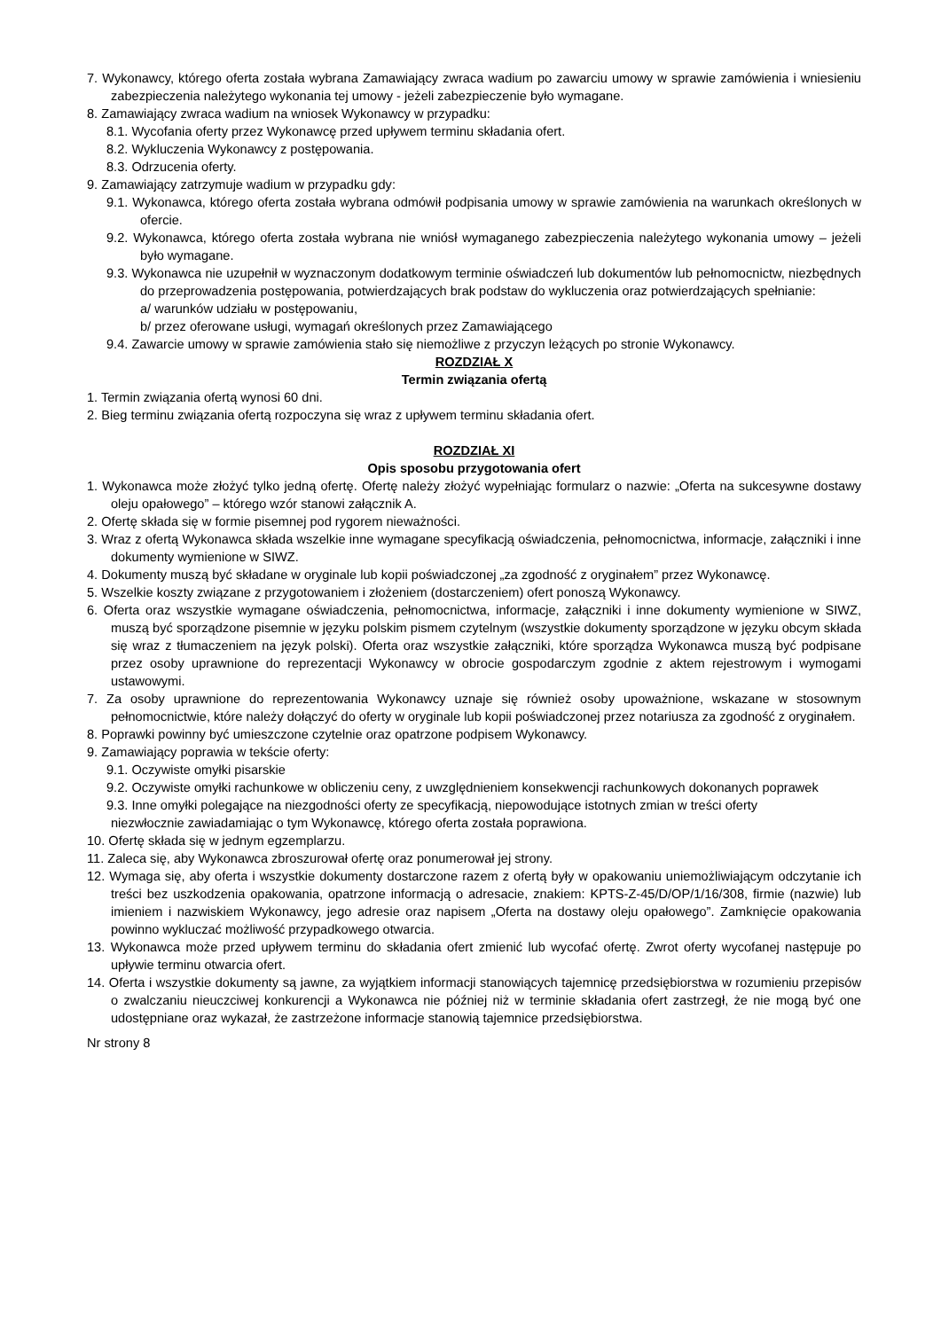7. Wykonawcy, którego oferta została wybrana Zamawiający zwraca wadium po zawarciu umowy w sprawie zamówienia i wniesieniu zabezpieczenia należytego wykonania tej umowy - jeżeli zabezpieczenie było wymagane.
8. Zamawiający zwraca wadium na wniosek Wykonawcy w przypadku:
8.1. Wycofania oferty przez Wykonawcę przed upływem terminu składania ofert.
8.2. Wykluczenia Wykonawcy z postępowania.
8.3. Odrzucenia oferty.
9. Zamawiający zatrzymuje wadium w przypadku gdy:
9.1. Wykonawca, którego oferta została wybrana odmówił podpisania umowy w sprawie zamówienia na warunkach określonych w ofercie.
9.2. Wykonawca, którego oferta została wybrana nie wniósł wymaganego zabezpieczenia należytego wykonania umowy – jeżeli było wymagane.
9.3. Wykonawca nie uzupełnił w wyznaczonym dodatkowym terminie oświadczeń lub dokumentów lub pełnomocnictw, niezbędnych do przeprowadzenia postępowania, potwierdzających brak podstaw do wykluczenia oraz potwierdzających spełnianie:
a/ warunków udziału w postępowaniu,
b/ przez oferowane usługi, wymagań określonych przez Zamawiającego
9.4. Zawarcie umowy w sprawie zamówienia stało się niemożliwe z przyczyn leżących po stronie Wykonawcy.
ROZDZIAŁ X
Termin związania ofertą
1. Termin związania ofertą wynosi 60 dni.
2. Bieg terminu związania ofertą rozpoczyna się wraz z upływem terminu składania ofert.
ROZDZIAŁ XI
Opis sposobu przygotowania ofert
1. Wykonawca może złożyć tylko jedną ofertę. Ofertę należy złożyć wypełniając formularz o nazwie: „Oferta na sukcesywne dostawy oleju opałowego” – którego wzór stanowi załącznik A.
2. Ofertę składa się w formie pisemnej pod rygorem nieważności.
3. Wraz z ofertą Wykonawca składa wszelkie inne wymagane specyfikacją oświadczenia, pełnomocnictwa, informacje, załączniki i inne dokumenty wymienione w SIWZ.
4. Dokumenty muszą być składane w oryginale lub kopii poświadczonej „za zgodność z oryginałem” przez Wykonawcę.
5. Wszelkie koszty związane z przygotowaniem i złożeniem (dostarczeniem) ofert ponoszą Wykonawcy.
6. Oferta oraz wszystkie wymagane oświadczenia, pełnomocnictwa, informacje, załączniki i inne dokumenty wymienione w SIWZ, muszą być sporządzone pisemnie w języku polskim pismem czytelnym (wszystkie dokumenty sporządzone w języku obcym składa się wraz z tłumaczeniem na język polski). Oferta oraz wszystkie załączniki, które sporządza Wykonawca muszą być podpisane przez osoby uprawnione do reprezentacji Wykonawcy w obrocie gospodarczym zgodnie z aktem rejestrowym i wymogami ustawowymi.
7. Za osoby uprawnione do reprezentowania Wykonawcy uznaje się również osoby upoważnione, wskazane w stosownym pełnomocnictwie, które należy dołączyć do oferty w oryginale lub kopii poświadczonej przez notariusza za zgodność z oryginałem.
8. Poprawki powinny być umieszczone czytelnie oraz opatrzone podpisem Wykonawcy.
9. Zamawiający poprawia w tekście oferty:
9.1. Oczywiste omyłki pisarskie
9.2. Oczywiste omyłki rachunkowe w obliczeniu ceny, z uwzględnieniem konsekwencji rachunkowych dokonanych poprawek
9.3. Inne omyłki polegające na niezgodności oferty ze specyfikacją, niepowodujące istotnych zmian w treści oferty
niezwłocznie zawiadamiając o tym Wykonawcę, którego oferta została poprawiona.
10. Ofertę składa się w jednym egzemplarzu.
11. Zaleca się, aby Wykonawca zbroszurował ofertę oraz ponumerował jej strony.
12. Wymaga się, aby oferta i wszystkie dokumenty dostarczone razem z ofertą były w opakowaniu uniemożliwiającym odczytanie ich treści bez uszkodzenia opakowania, opatrzone informacją o adresacie, znakiem: KPTS-Z-45/D/OP/1/16/308, firmie (nazwie) lub imieniem i nazwiskiem Wykonawcy, jego adresie oraz napisem „Oferta na dostawy oleju opałowego”. Zamknięcie opakowania powinno wykluczać możliwość przypadkowego otwarcia.
13. Wykonawca może przed upływem terminu do składania ofert zmienić lub wycofać ofertę. Zwrot oferty wycofanej następuje po upływie terminu otwarcia ofert.
14. Oferta i wszystkie dokumenty są jawne, za wyjątkiem informacji stanowiących tajemnicę przedsiębiorstwa w rozumieniu przepisów o zwalczaniu nieuczciwej konkurencji a Wykonawca nie później niż w terminie składania ofert zastrzegł, że nie mogą być one udostępniane oraz wykazał, że zastrzeżone informacje stanowią tajemnice przedsiębiorstwa.
Nr strony 8